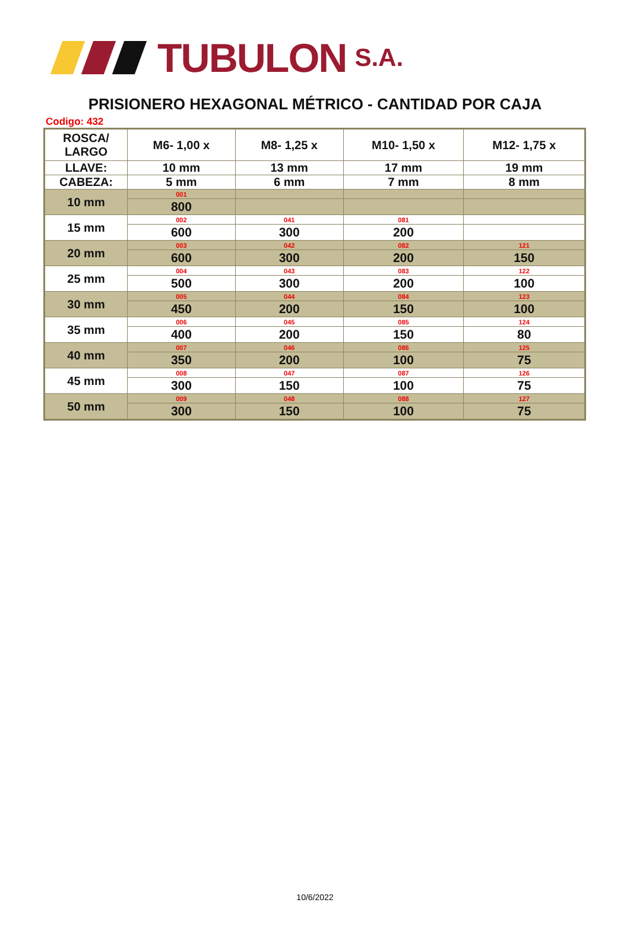TUBULON S.A.
PRISIONERO HEXAGONAL MÉTRICO - CANTIDAD POR CAJA
Codigo: 432
| ROSCA/ LARGO | M6- 1,00 x | M8- 1,25 x | M10- 1,50 x | M12- 1,75 x |
| --- | --- | --- | --- | --- |
| LLAVE: | 10 mm | 13 mm | 17 mm | 19 mm |
| CABEZA: | 5 mm | 6 mm | 7 mm | 8 mm |
| 10 mm | 001 | | | |
| | 800 | | | |
| 15 mm | 002 | 041 | 081 | |
| | 600 | 300 | 200 | |
| 20 mm | 003 | 042 | 082 | 121 |
| | 600 | 300 | 200 | 150 |
| 25 mm | 004 | 043 | 083 | 122 |
| | 500 | 300 | 200 | 100 |
| 30 mm | 005 | 044 | 084 | 123 |
| | 450 | 200 | 150 | 100 |
| 35 mm | 006 | 045 | 085 | 124 |
| | 400 | 200 | 150 | 80 |
| 40 mm | 007 | 046 | 086 | 125 |
| | 350 | 200 | 100 | 75 |
| 45 mm | 008 | 047 | 087 | 126 |
| | 300 | 150 | 100 | 75 |
| 50 mm | 009 | 048 | 088 | 127 |
| | 300 | 150 | 100 | 75 |
10/6/2022